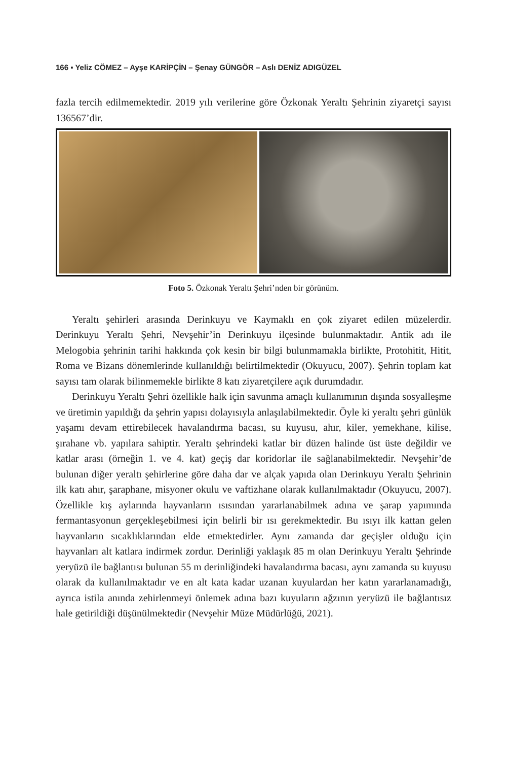166 ▪ Yeliz CÖMEZ – Ayşe KARİPÇİN – Şenay GÜNGÖR – Aslı DENİZ ADIGÜZEL
fazla tercih edilmemektedir. 2019 yılı verilerine göre Özkonak Yeraltı Şehrinin ziyaretçi sayısı 136567’dir.
Foto 5. Özkonak Yeraltı Şehri’nden bir görünüm.
Yeraltı şehirleri arasında Derinkuyu ve Kaymaklı en çok ziyaret edilen müzelerdir. Derinkuyu Yeraltı Şehri, Nevşehir’in Derinkuyu ilçesinde bulunmaktadır. Antik adı ile Melogobia şehrinin tarihi hakkında çok kesin bir bilgi bulunmamakla birlikte, Protohitit, Hitit, Roma ve Bizans dönemlerinde kullanıldığı belirtilmektedir (Okuyucu, 2007). Şehrin toplam kat sayısı tam olarak bilinmemekle birlikte 8 katı ziyaretçilere açık durumdadır.
Derinkuyu Yeraltı Şehri özellikle halk için savunma amaçlı kullanımının dışında sosyalleşme ve üretimin yapıldığı da şehrin yapısı dolayısıyla anlaşılabilmektedir. Öyle ki yeraltı şehri günlük yaşamı devam ettirebilecek havalandırma bacası, su kuyusu, ahır, kiler, yemekhane, kilise, şırahane vb. yapılara sahiptir. Yeraltı şehrindeki katlar bir düzen halinde üst üste değildir ve katlar arası (örneğin 1. ve 4. kat) geçiş dar koridorlar ile sağlanabilmektedir. Nevşehir’de bulunan diğer yeraltı şehirlerine göre daha dar ve alçak yapıda olan Derinkuyu Yeraltı Şehrinin ilk katı ahır, şaraphane, misyoner okulu ve vaftizhane olarak kullanılmaktadır (Okuyucu, 2007). Özellikle kış aylarında hayvanların ısısından yararlanabilmek adına ve şarap yapımında fermantasyonun gerçekleşebilmesi için belirli bir ısı gerekmektedir. Bu ısıyı ilk kattan gelen hayvanların sıcaklıklarından elde etmektedirler. Aynı zamanda dar geçişler olduğu için hayvanları alt katlara indirmek zordur. Derinliği yaklaşık 85 m olan Derinkuyu Yeraltı Şehrinde yeryüzü ile bağlantısı bulunan 55 m derinliğindeki havalandırma bacası, aynı zamanda su kuyusu olarak da kullanılmaktadır ve en alt kata kadar uzanan kuyulardan her katın yararlanamadığı, ayrıca istila anında zehirlenmeyi önlemek adına bazı kuyuların ağzının yeryüzü ile bağlantısız hale getirildiği düşünülmektedir (Nevşehir Müze Müdürlüğü, 2021).